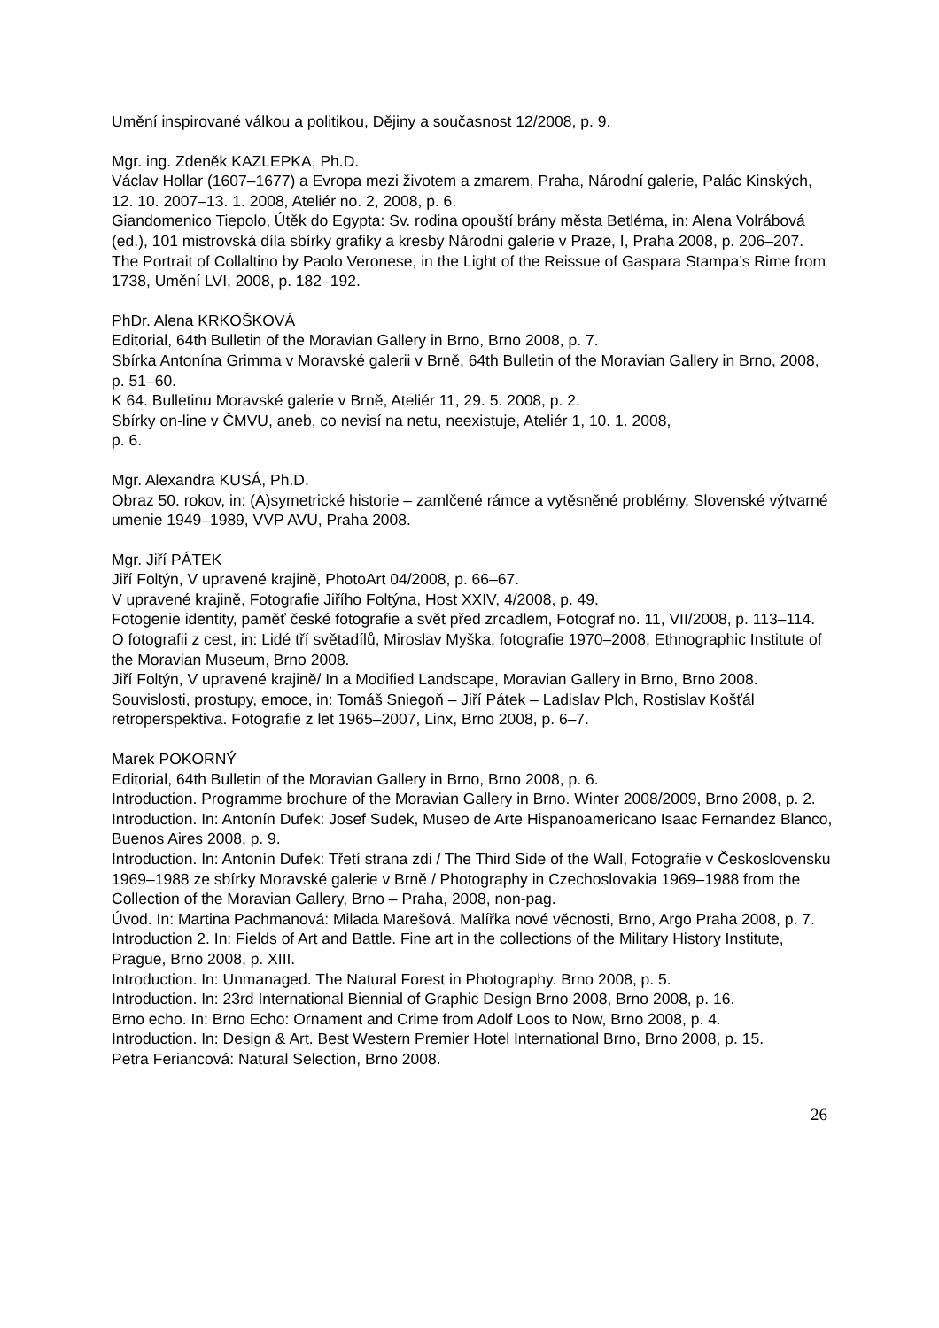Umění inspirované válkou a politikou, Dějiny a současnost 12/2008, p. 9.
Mgr. ing. Zdeněk KAZLEPKA, Ph.D.
Václav Hollar (1607–1677) a Evropa mezi životem a zmarem, Praha, Národní galerie, Palác Kinských, 12. 10. 2007–13. 1. 2008, Ateliér no. 2, 2008, p. 6.
Giandomenico Tiepolo, Útěk do Egypta: Sv. rodina opouští brány města Betléma, in: Alena Volrábová (ed.), 101 mistrovská díla sbírky grafiky a kresby Národní galerie v Praze, I, Praha 2008, p. 206–207.
The Portrait of Collaltino by Paolo Veronese, in the Light of the Reissue of Gaspara Stampa’s Rime from 1738, Umění LVI, 2008, p. 182–192.
PhDr. Alena KRKOŠKOVÁ
Editorial, 64th Bulletin of the Moravian Gallery in Brno, Brno 2008, p. 7.
Sbírka Antonína Grimma v Moravské galerii v Brně, 64th Bulletin of the Moravian Gallery in Brno, 2008, p. 51–60.
K 64. Bulletinu Moravské galerie v Brně, Ateliér 11, 29. 5. 2008, p. 2.
Sbírky on-line v ČMVU, aneb, co nevisí na netu, neexistuje, Ateliér 1, 10. 1. 2008,
p. 6.
Mgr. Alexandra KUSÁ, Ph.D.
Obraz 50. rokov, in: (A)symetrické historie – zamlčené rámce a vytěsněné problémy, Slovenské výtvarné umenie 1949–1989, VVP AVU, Praha 2008.
Mgr. Jiří PÁTEK
Jiří Foltýn, V upravené krajině, PhotoArt 04/2008, p. 66–67.
V upravené krajině, Fotografie Jiřího Foltýna, Host XXIV, 4/2008, p. 49.
Fotogenie identity, paměť české fotografie a svět před zrcadlem, Fotograf no. 11, VII/2008, p. 113–114.
O fotografii z cest, in: Lidé tří světadílů, Miroslav Myška, fotografie 1970–2008, Ethnographic Institute of the Moravian Museum, Brno 2008.
Jiří Foltýn, V upravené krajině/ In a Modified Landscape, Moravian Gallery in Brno, Brno 2008.
Souvislosti, prostupy, emoce, in: Tomáš Sniegoň – Jiří Pátek – Ladislav Plch, Rostislav Košťál retroperspektiva. Fotografie z let 1965–2007, Linx, Brno 2008, p. 6–7.
Marek POKORNÝ
Editorial, 64th Bulletin of the Moravian Gallery in Brno, Brno 2008, p. 6.
Introduction. Programme brochure of the Moravian Gallery in Brno. Winter 2008/2009, Brno 2008, p. 2.
Introduction. In: Antonín Dufek: Josef Sudek, Museo de Arte Hispanoamericano Isaac Fernandez Blanco, Buenos Aires 2008, p. 9.
Introduction. In: Antonín Dufek: Třetí strana zdi / The Third Side of the Wall, Fotografie v Československu 1969–1988 ze sbírky Moravské galerie v Brně / Photography in Czechoslovakia 1969–1988 from the Collection of the Moravian Gallery, Brno – Praha, 2008, non-pag.
Úvod. In: Martina Pachmanová: Milada Marešová. Malířka nové věcnosti, Brno, Argo Praha 2008, p. 7.
Introduction 2. In: Fields of Art and Battle. Fine art in the collections of the Military History Institute, Prague, Brno 2008, p. XIII.
Introduction. In: Unmanaged. The Natural Forest in Photography. Brno 2008, p. 5.
Introduction. In: 23rd International Biennial of Graphic Design Brno 2008, Brno 2008, p. 16.
Brno echo. In: Brno Echo: Ornament and Crime from Adolf Loos to Now, Brno 2008, p. 4.
Introduction. In: Design & Art. Best Western Premier Hotel International Brno, Brno 2008, p. 15.
Petra Feriancová: Natural Selection, Brno 2008.
26